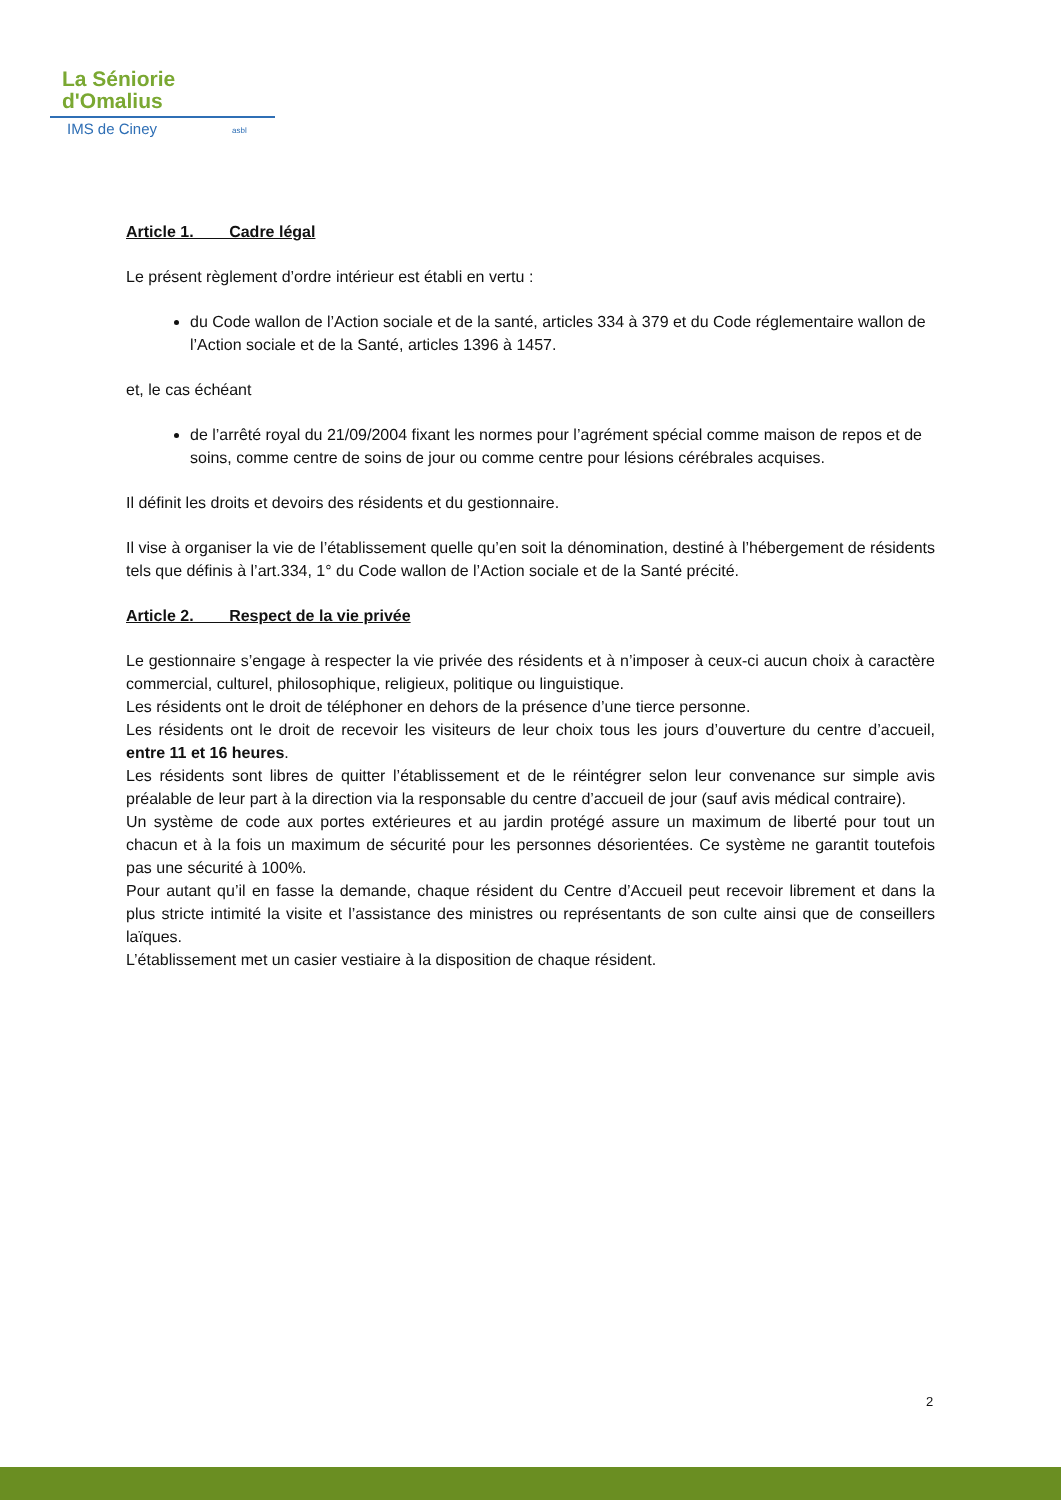La Séniorie
d'Omalius
IMS de Ciney asbl
Article 1. Cadre légal
Le présent règlement d’ordre intérieur est établi en vertu :
du Code wallon de l’Action sociale et de la santé, articles 334 à 379 et du Code réglementaire wallon de l’Action sociale et de la Santé, articles 1396 à 1457.
et, le cas échéant
de l’arrêté royal du 21/09/2004 fixant les normes pour l’agrément spécial comme maison de repos et de
soins, comme centre de soins de jour ou comme centre pour lésions cérébrales acquises.
Il définit les droits et devoirs des résidents et du gestionnaire.
Il vise à organiser la vie de l’établissement quelle qu’en soit la dénomination, destiné à l’hébergement de résidents tels que définis à l’art.334, 1° du Code wallon de l’Action sociale et de la Santé précité.
Article 2. Respect de la vie privée
Le gestionnaire s’engage à respecter la vie privée des résidents et à n’imposer à ceux-ci aucun choix à caractère commercial, culturel, philosophique, religieux, politique ou linguistique.
Les résidents ont le droit de téléphoner en dehors de la présence d’une tierce personne.
Les résidents ont le droit de recevoir les visiteurs de leur choix tous les jours d’ouverture du centre d’accueil, entre 11 et 16 heures.
Les résidents sont libres de quitter l’établissement et de le réintégrer selon leur convenance sur simple avis préalable de leur part à la direction via la responsable du centre d’accueil de jour (sauf avis médical contraire).
Un système de code aux portes extérieures et au jardin protégé assure un maximum de liberté pour tout un chacun et à la fois un maximum de sécurité pour les personnes désorientées. Ce système ne garantit toutefois pas une sécurité à 100%.
Pour autant qu’il en fasse la demande, chaque résident du Centre d’Accueil peut recevoir librement et dans la plus stricte intimité la visite et l’assistance des ministres ou représentants de son culte ainsi que de conseillers laïques.
L’établissement met un casier vestiaire à la disposition de chaque résident.
2